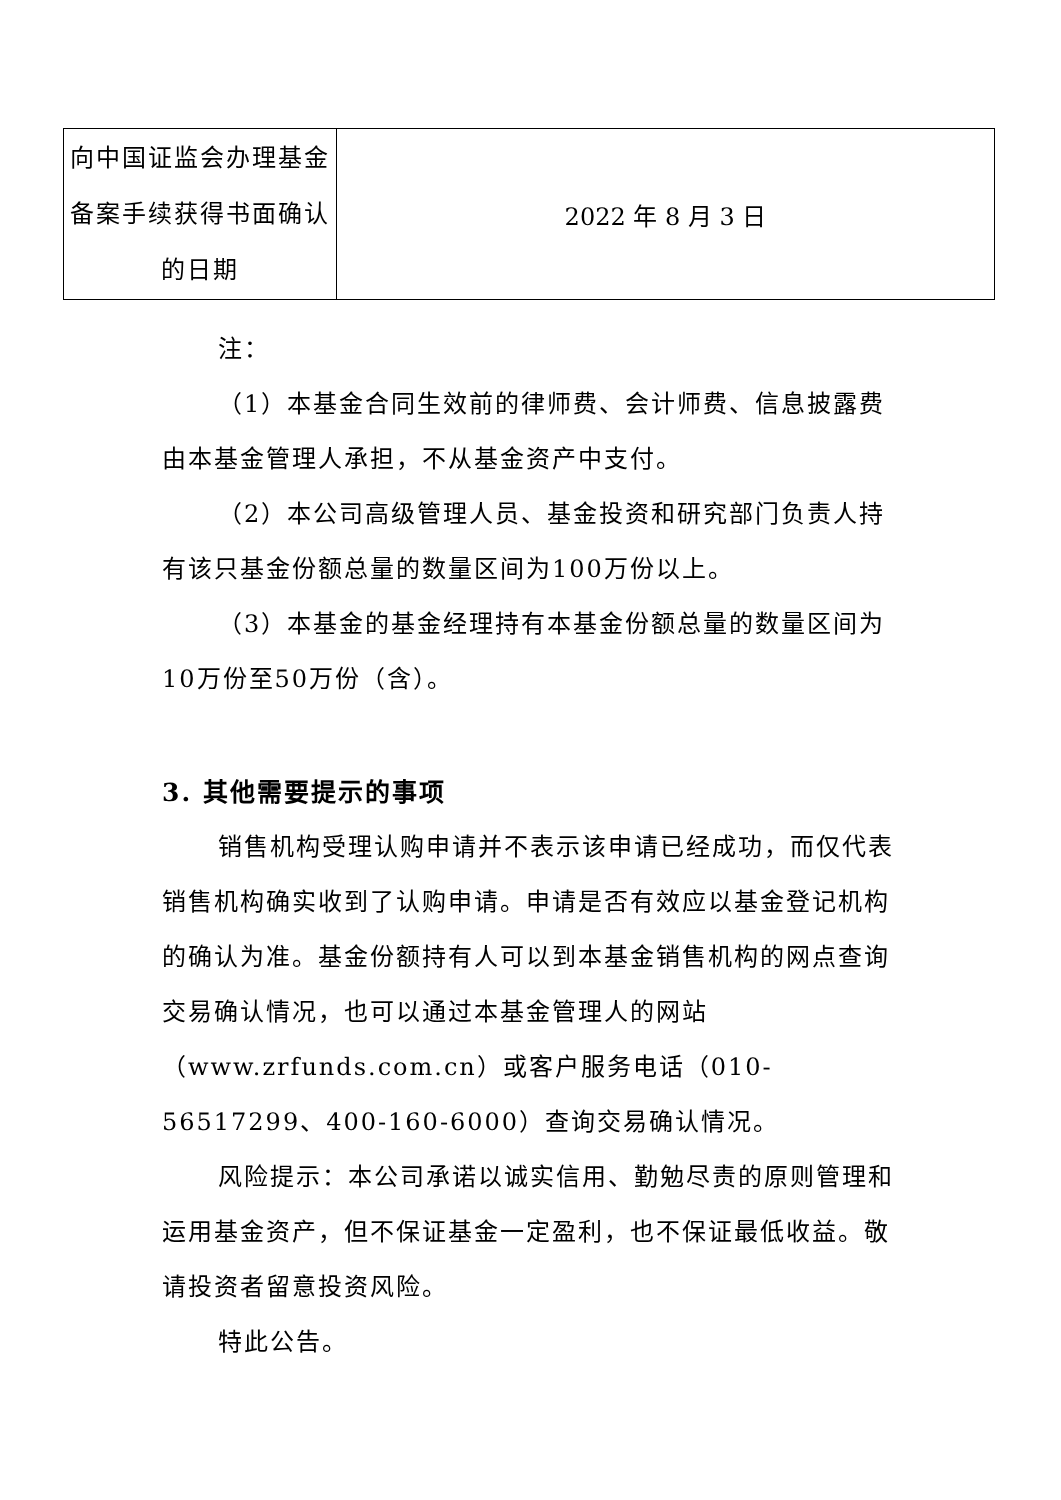| 向中国证监会办理基金备案手续获得书面确认的日期 | 2022 年 8 月 3 日 |
注：
（1）本基金合同生效前的律师费、会计师费、信息披露费由本基金管理人承担，不从基金资产中支付。
（2）本公司高级管理人员、基金投资和研究部门负责人持有该只基金份额总量的数量区间为100万份以上。
（3）本基金的基金经理持有本基金份额总量的数量区间为10万份至50万份（含）。
3. 其他需要提示的事项
销售机构受理认购申请并不表示该申请已经成功，而仅代表销售机构确实收到了认购申请。申请是否有效应以基金登记机构的确认为准。基金份额持有人可以到本基金销售机构的网点查询交易确认情况，也可以通过本基金管理人的网站（www.zrfunds.com.cn）或客户服务电话（010-56517299、400-160-6000）查询交易确认情况。
风险提示：本公司承诺以诚实信用、勤勉尽责的原则管理和运用基金资产，但不保证基金一定盈利，也不保证最低收益。敬请投资者留意投资风险。
特此公告。